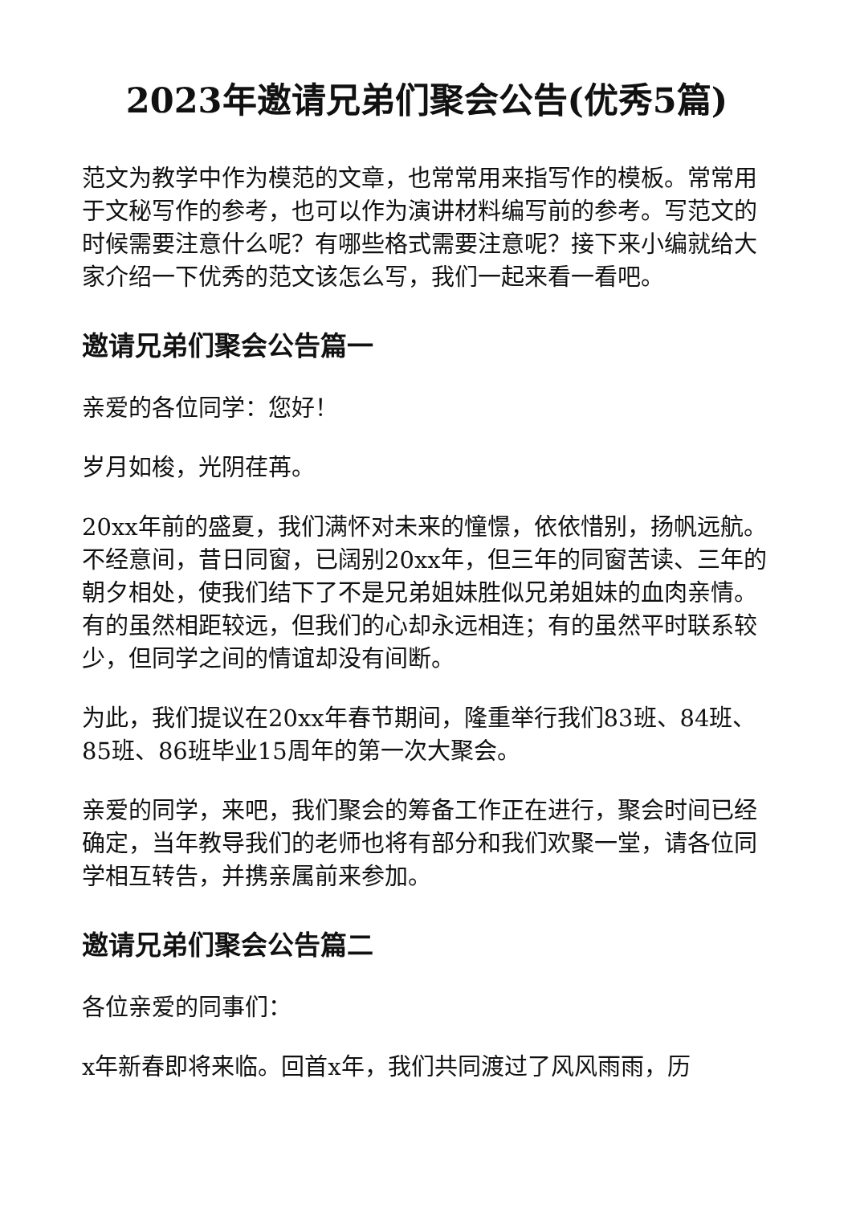2023年邀请兄弟们聚会公告(优秀5篇)
范文为教学中作为模范的文章，也常常用来指写作的模板。常常用于文秘写作的参考，也可以作为演讲材料编写前的参考。写范文的时候需要注意什么呢？有哪些格式需要注意呢？接下来小编就给大家介绍一下优秀的范文该怎么写，我们一起来看一看吧。
邀请兄弟们聚会公告篇一
亲爱的各位同学：您好！
岁月如梭，光阴荏苒。
20xx年前的盛夏，我们满怀对未来的憧憬，依依惜别，扬帆远航。不经意间，昔日同窗，已阔别20xx年，但三年的同窗苦读、三年的朝夕相处，使我们结下了不是兄弟姐妹胜似兄弟姐妹的血肉亲情。有的虽然相距较远，但我们的心却永远相连；有的虽然平时联系较少，但同学之间的情谊却没有间断。
为此，我们提议在20xx年春节期间，隆重举行我们83班、84班、85班、86班毕业15周年的第一次大聚会。
亲爱的同学，来吧，我们聚会的筹备工作正在进行，聚会时间已经确定，当年教导我们的老师也将有部分和我们欢聚一堂，请各位同学相互转告，并携亲属前来参加。
邀请兄弟们聚会公告篇二
各位亲爱的同事们：
x年新春即将来临。回首x年，我们共同渡过了风风雨雨，历